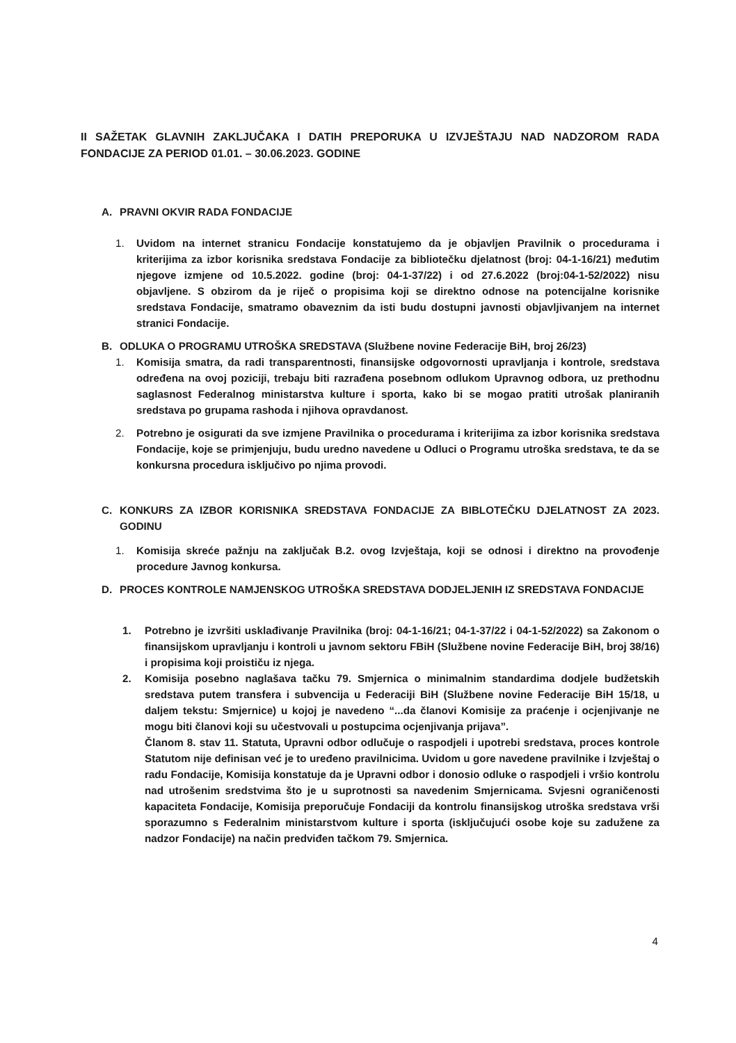II SAŽETAK GLAVNIH ZAKLJUČAKA I DATIH PREPORUKA U IZVJEŠTAJU NAD NADZOROM RADA FONDACIJE ZA PERIOD 01.01. – 30.06.2023. GODINE
A. PRAVNI OKVIR RADA FONDACIJE
1. Uvidom na internet stranicu Fondacije konstatujemo da je objavljen Pravilnik o procedurama i kriterijima za izbor korisnika sredstava Fondacije za bibliotečku djelatnost (broj: 04-1-16/21) međutim njegove izmjene od 10.5.2022. godine (broj: 04-1-37/22) i od 27.6.2022 (broj:04-1-52/2022) nisu objavljene. S obzirom da je riječ o propisima koji se direktno odnose na potencijalne korisnike sredstava Fondacije, smatramo obaveznim da isti budu dostupni javnosti objavljivanjem na internet stranici Fondacije.
B. ODLUKA O PROGRAMU UTROŠKA SREDSTAVA (Službene novine Federacije BiH, broj 26/23)
1. Komisija smatra, da radi transparentnosti, finansijske odgovornosti upravljanja i kontrole, sredstava određena na ovoj poziciji, trebaju biti razrađena posebnom odlukom Upravnog odbora, uz prethodnu saglasnost Federalnog ministarstva kulture i sporta, kako bi se mogao pratiti utrošak planiranih sredstava po grupama rashoda i njihova opravdanost.
2. Potrebno je osigurati da sve izmjene Pravilnika o procedurama i kriterijima za izbor korisnika sredstava Fondacije, koje se primjenjuju, budu uredno navedene u Odluci o Programu utroška sredstava, te da se konkursna procedura isključivo po njima provodi.
C. KONKURS ZA IZBOR KORISNIKA SREDSTAVA FONDACIJE ZA BIBLOTEČKU DJELATNOST ZA 2023. GODINU
1. Komisija skreće pažnju na zaključak B.2. ovog Izvještaja, koji se odnosi i direktno na provođenje procedure Javnog konkursa.
D. PROCES KONTROLE NAMJENSKOG UTROŠKA SREDSTAVA DODJELJENIH IZ SREDSTAVA FONDACIJE
1. Potrebno je izvršiti usklađivanje Pravilnika (broj: 04-1-16/21; 04-1-37/22 i 04-1-52/2022) sa Zakonom o finansijskom upravljanju i kontroli u javnom sektoru FBiH (Službene novine Federacije BiH, broj 38/16) i propisima koji proističu iz njega.
2. Komisija posebno naglašava tačku 79. Smjernica o minimalnim standardima dodjele budžetskih sredstava putem transfera i subvencija u Federaciji BiH (Službene novine Federacije BiH 15/18, u daljem tekstu: Smjernice) u kojoj je navedeno “...da članovi Komisije za praćenje i ocjenjivanje ne mogu biti članovi koji su učestvovali u postupcima ocjenjivanja prijava”.
Članom 8. stav 11. Statuta, Upravni odbor odlučuje o raspodjeli i upotrebi sredstava, proces kontrole Statutom nije definisan već je to uređeno pravilnicima. Uvidom u gore navedene pravilnike i Izvještaj o radu Fondacije, Komisija konstatuje da je Upravni odbor i donosio odluke o raspodjeli i vršio kontrolu nad utrošenim sredstvima što je u suprotnosti sa navedenim Smjernicama. Svjesni ograničenosti kapaciteta Fondacije, Komisija preporučuje Fondaciji da kontrolu finansijskog utroška sredstava vrši sporazumno s Federalnim ministarstvom kulture i sporta (isključujući osobe koje su zadužene za nadzor Fondacije) na način predviđen tačkom 79. Smjernica.
4